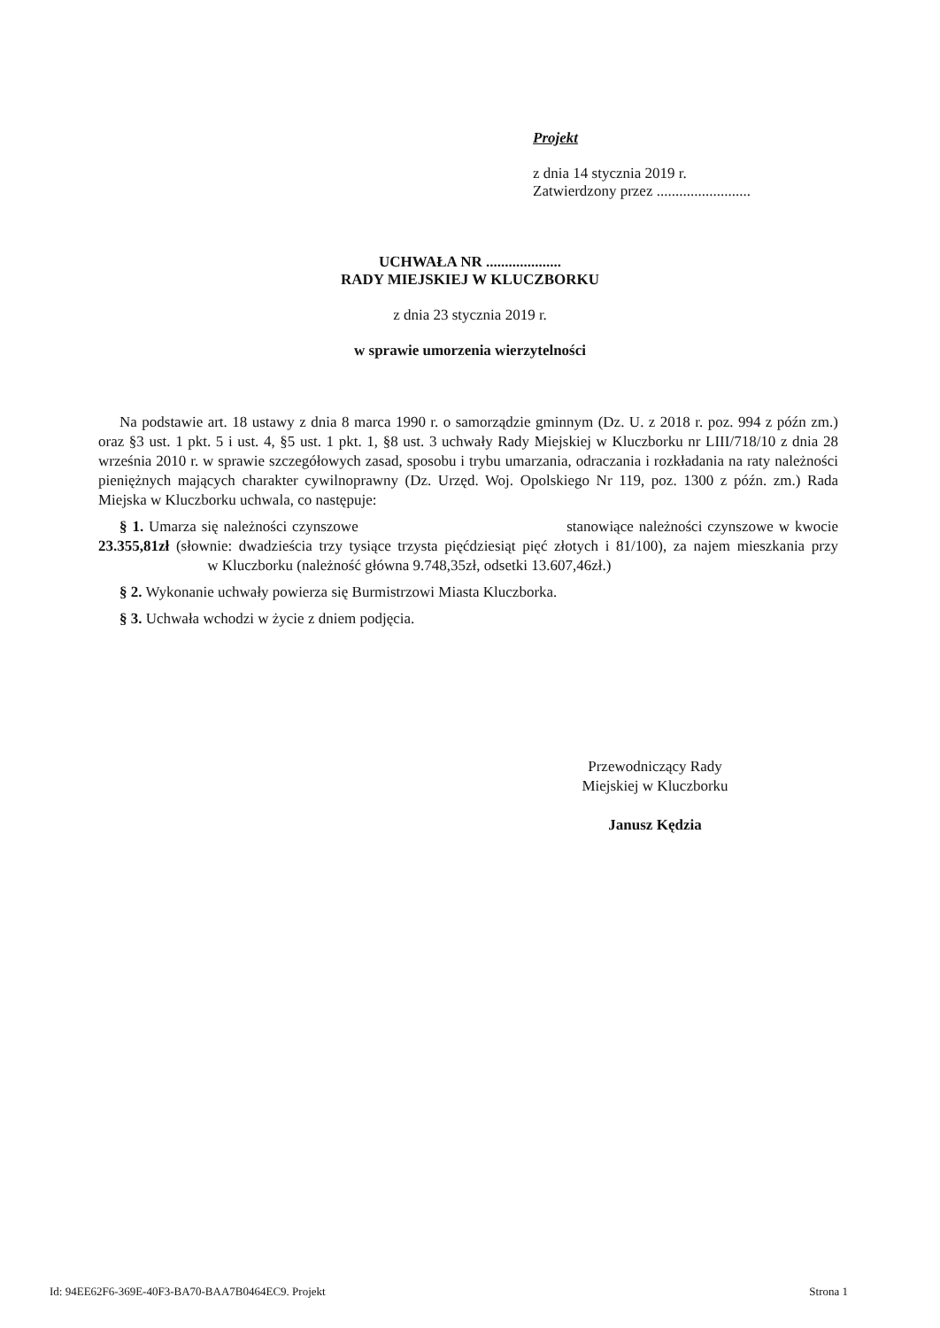Projekt
z dnia 14 stycznia 2019 r.
Zatwierdzony przez .........................
UCHWAŁA NR ....................
RADY MIEJSKIEJ W KLUCZBORKU
z dnia 23 stycznia 2019 r.
w sprawie umorzenia wierzytelności
Na podstawie art. 18 ustawy z dnia 8 marca 1990 r. o samorządzie gminnym (Dz. U. z 2018 r. poz. 994 z późn zm.) oraz §3 ust. 1 pkt. 5 i ust. 4, §5 ust. 1 pkt. 1, §8 ust. 3 uchwały Rady Miejskiej w Kluczborku nr LIII/718/10 z dnia 28 września 2010 r. w sprawie szczegółowych zasad, sposobu i trybu umarzania, odraczania i rozkładania na raty należności pieniężnych mających charakter cywilnoprawny (Dz. Urzęd. Woj. Opolskiego Nr 119, poz. 1300 z późn. zm.) Rada Miejska w Kluczborku uchwala, co następuje:
§ 1. Umarza się należności czynszowe stanowiące należności czynszowe w kwocie 23.355,81zł (słownie: dwadzieścia trzy tysiące trzysta pięćdziesiąt pięć złotych i 81/100), za najem mieszkania przy w Kluczborku (należność główna 9.748,35zł, odsetki 13.607,46zł.)
§ 2. Wykonanie uchwały powierza się Burmistrzowi Miasta Kluczborka.
§ 3. Uchwała wchodzi w życie z dniem podjęcia.
Przewodniczący Rady
Miejskiej w Kluczborku
Janusz Kędzia
Id: 94EE62F6-369E-40F3-BA70-BAA7B0464EC9. Projekt Strona 1